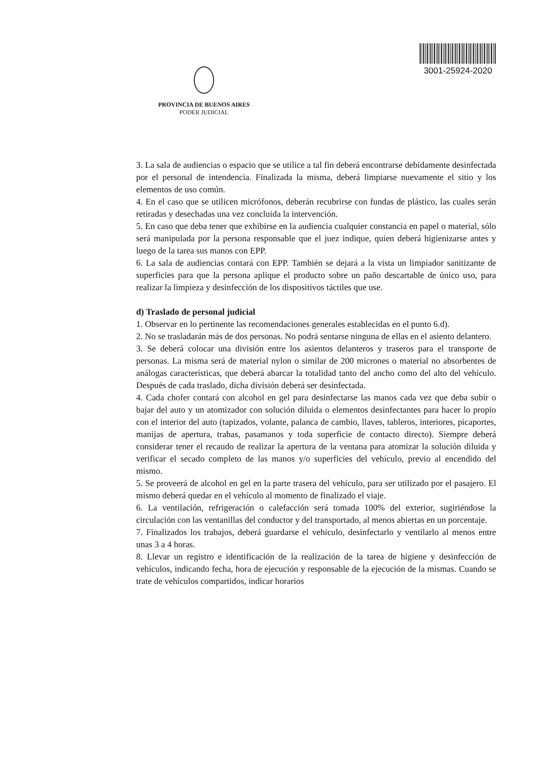PROVINCIA DE BUENOS AIRES
PODER JUDICIAL
3001-25924-2020
3. La sala de audiencias o espacio que se utilice a tal fin deberá encontrarse debidamente desinfectada por el personal de intendencia. Finalizada la misma, deberá limpiarse nuevamente el sitio y los elementos de uso común.
4. En el caso que se utilicen micrófonos, deberán recubrirse con fundas de plástico, las cuales serán retiradas y desechadas una vez concluida la intervención.
5. En caso que deba tener que exhibirse en la audiencia cualquier constancia en papel o material, sólo será manipulada por la persona responsable que el juez indique, quien deberá higienizarse antes y luego de la tarea sus manos con EPP.
6. La sala de audiencias contará con EPP. También se dejará a la vista un limpiador sanitizante de superficies para que la persona aplique el producto sobre un paño descartable de único uso, para realizar la limpieza y desinfección de los dispositivos táctiles que use.
d) Traslado de personal judicial
1. Observar en lo pertinente las recomendaciones generales establecidas en el punto 6.d).
2. No se trasladarán más de dos personas. No podrá sentarse ninguna de ellas en el asiento delantero.
3. Se deberá colocar una división entre los asientos delanteros y traseros para el transporte de personas. La misma será de material nylon o similar de 200 micrones o material no absorbentes de análogas características, que deberá abarcar la totalidad tanto del ancho como del alto del vehículo. Después de cada traslado, dicha división deberá ser desinfectada.
4. Cada chofer contará con alcohol en gel para desinfectarse las manos cada vez que deba subir o bajar del auto y un atomizador con solución diluida o elementos desinfectantes para hacer lo propio con el interior del auto (tapizados, volante, palanca de cambio, llaves, tableros, interiores, picaportes, manijas de apertura, trabas, pasamanos y toda superficie de contacto directo). Siempre deberá considerar tener el recaudo de realizar la apertura de la ventana para atomizar la solución diluida y verificar el secado completo de las manos y/o superficies del vehículo, previo al encendido del mismo.
5. Se proveerá de alcohol en gel en la parte trasera del vehículo, para ser utilizado por el pasajero. El mismo deberá quedar en el vehículo al momento de finalizado el viaje.
6. La ventilación, refrigeración o calefacción será tomada 100% del exterior, sugiriéndose la circulación con las ventanillas del conductor y del transportado, al menos abiertas en un porcentaje.
7. Finalizados los trabajos, deberá guardarse el vehículo, desinfectarlo y ventilarlo al menos entre unas 3 a 4 horas.
8. Llevar un registro e identificación de la realización de la tarea de higiene y desinfección de vehículos, indicando fecha, hora de ejecución y responsable de la ejecución de la mismas. Cuando se trate de vehículos compartidos, indicar horarios